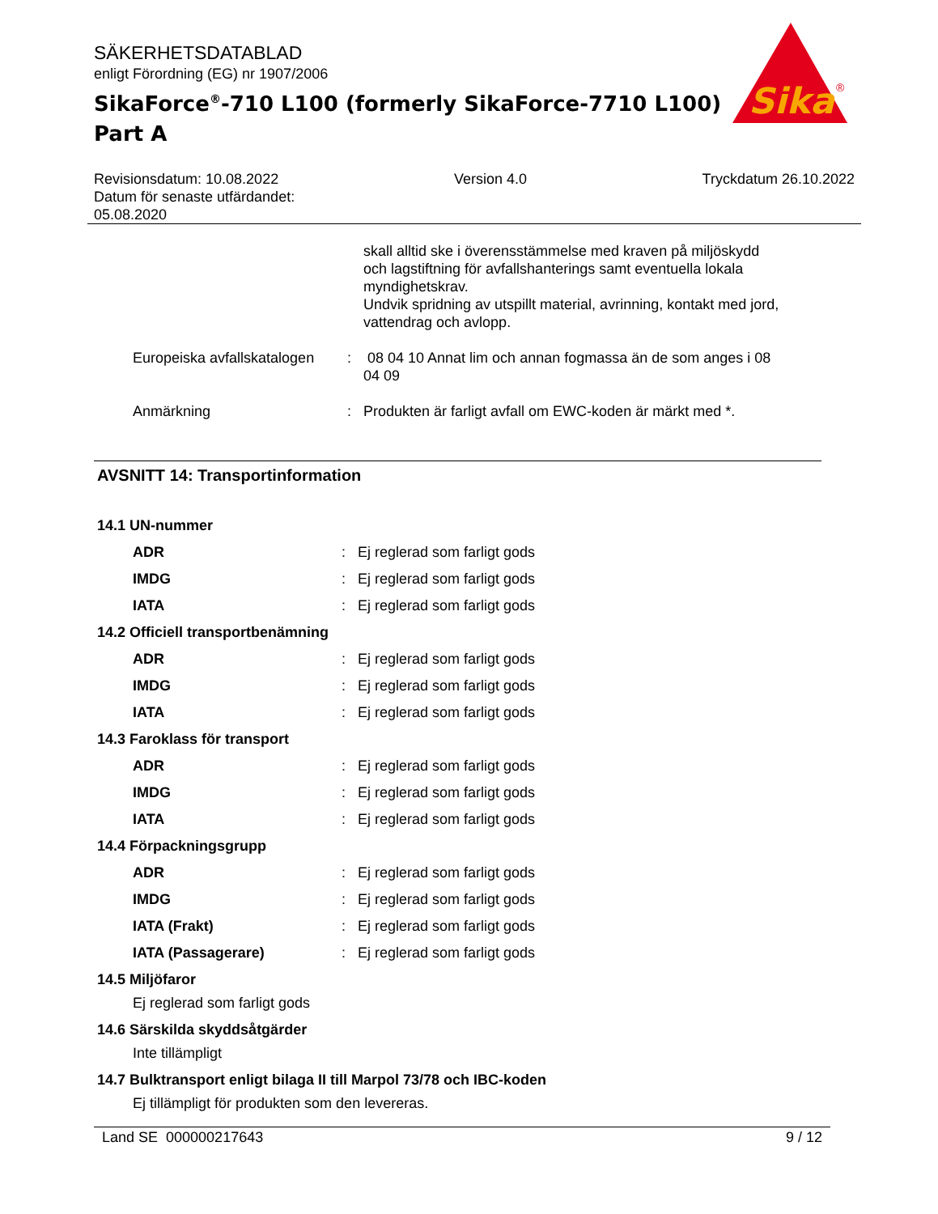Sika
®
SÄKERHETSDATABLAD
enligt Förordning (EG) nr 1907/2006
SikaForce<sup>®</sup>-710 L100 (formerly SikaForce-7710 L100)
Part A
Revisionsdatum: 10.08.2022
Datum för senaste utfärdandet:
05.08.2020
Version 4.0 Tryckdatum 26.10.2022
skall alltid ske i överensstämmelse med kraven på miljöskydd och lagstiftning för avfallshanterings samt eventuella lokala myndighetskrav.
Undvik spridning av utspillt material, avrinning, kontakt med jord, vattendrag och avlopp.
Europeiska avfallskatalogen
: 08 04 10 Annat lim och annan fogmassa än de som anges i 08 04 09
Anmärkning : Produkten är farligt avfall om EWC-koden är märkt med *.
AVSNITT 14: Transportinformation
14.1 UN-nummer
ADR : Ej reglerad som farligt gods
IMDG : Ej reglerad som farligt gods
IATA : Ej reglerad som farligt gods
14.2 Officiell transportbenämning
ADR : Ej reglerad som farligt gods
IMDG : Ej reglerad som farligt gods
IATA : Ej reglerad som farligt gods
14.3 Faroklass för transport
ADR : Ej reglerad som farligt gods
IMDG : Ej reglerad som farligt gods
IATA : Ej reglerad som farligt gods
14.4 Förpackningsgrupp
ADR : Ej reglerad som farligt gods
IMDG : Ej reglerad som farligt gods
IATA (Frakt) : Ej reglerad som farligt gods
IATA (Passagerare) : Ej reglerad som farligt gods
14.5 Miljöfaror
Ej reglerad som farligt gods
14.6 Särskilda skyddsåtgärder
Inte tillämpligt
14.7 Bulktransport enligt bilaga II till Marpol 73/78 och IBC-koden
Ej tillämpligt för produkten som den levereras.
Land SE 000000217643 9 / 12